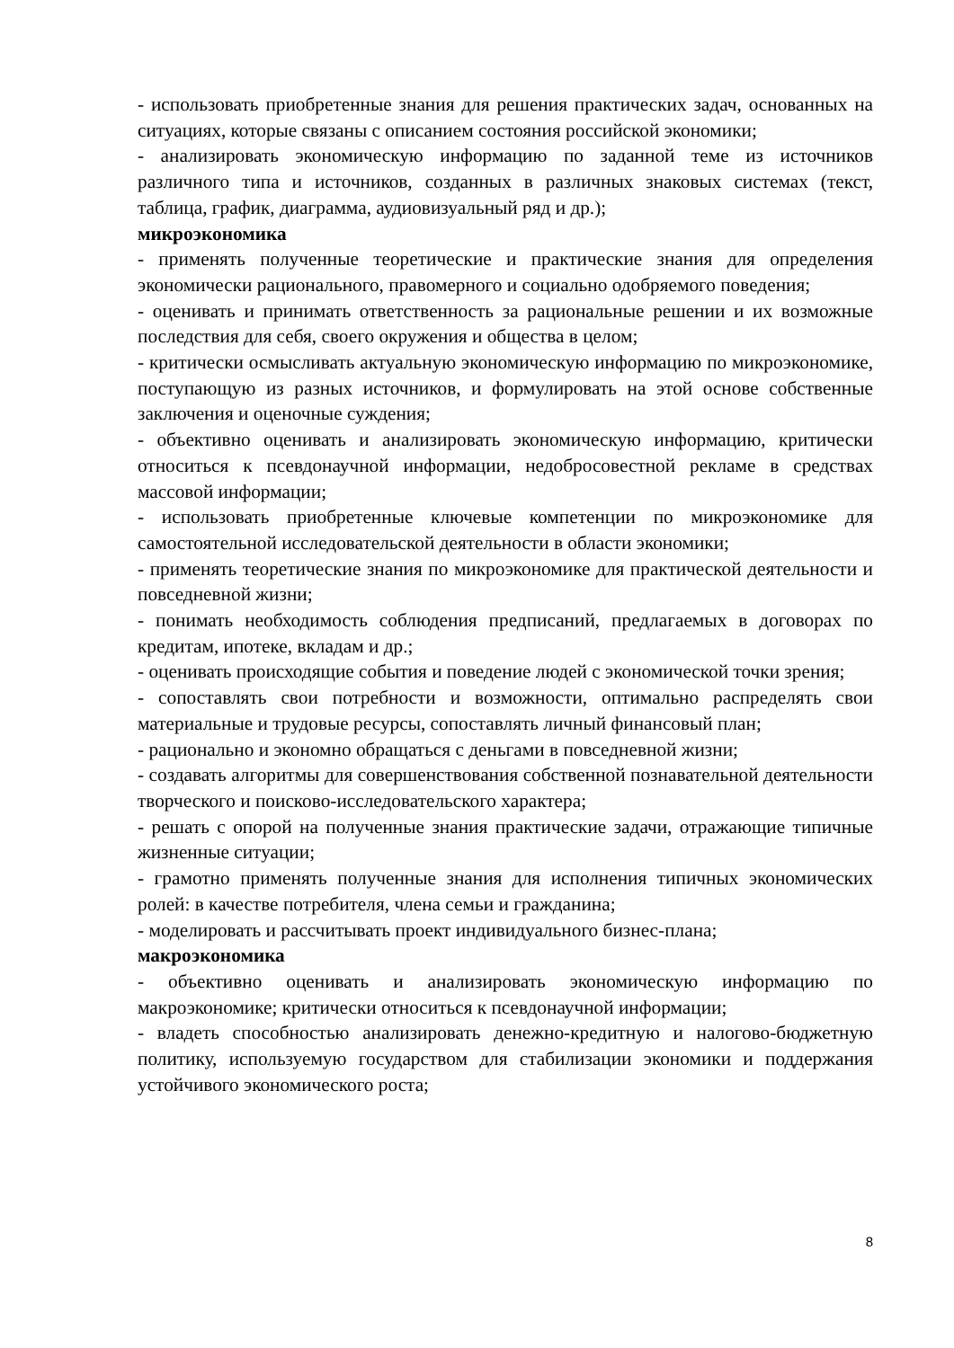- использовать приобретенные знания для решения практических задач, основанных на ситуациях, которые связаны с описанием состояния российской экономики;
- анализировать экономическую информацию по заданной теме из источников различного типа и источников, созданных в различных знаковых системах (текст, таблица, график, диаграмма, аудиовизуальный ряд и др.);
микроэкономика
- применять полученные теоретические и практические знания для определения экономически рационального, правомерного и социально одобряемого поведения;
- оценивать и принимать ответственность за рациональные решении и их возможные последствия для себя, своего окружения и общества в целом;
- критически осмысливать актуальную экономическую информацию по микроэкономике, поступающую из разных источников, и формулировать на этой основе собственные заключения и оценочные суждения;
- объективно оценивать и анализировать экономическую информацию, критически относиться к псевдонаучной информации, недобросовестной рекламе в средствах массовой информации;
- использовать приобретенные ключевые компетенции по микроэкономике для самостоятельной исследовательской деятельности в области экономики;
- применять теоретические знания по микроэкономике для практической деятельности и повседневной жизни;
- понимать необходимость соблюдения предписаний, предлагаемых в договорах по кредитам, ипотеке, вкладам и др.;
- оценивать происходящие события и поведение людей с экономической точки зрения;
- сопоставлять свои потребности и возможности, оптимально распределять свои материальные и трудовые ресурсы, сопоставлять личный финансовый план;
- рационально и экономно обращаться с деньгами в повседневной жизни;
- создавать алгоритмы для совершенствования собственной познавательной деятельности творческого и поисково-исследовательского характера;
- решать с опорой на полученные знания практические задачи, отражающие типичные жизненные ситуации;
- грамотно применять полученные знания для исполнения типичных экономических ролей: в качестве потребителя, члена семьи и гражданина;
- моделировать и рассчитывать проект индивидуального бизнес-плана;
макроэкономика
- объективно оценивать и анализировать экономическую информацию по макроэкономике; критически относиться к псевдонаучной информации;
- владеть способностью анализировать денежно-кредитную и налогово-бюджетную политику, используемую государством для стабилизации экономики и поддержания устойчивого экономического роста;
8